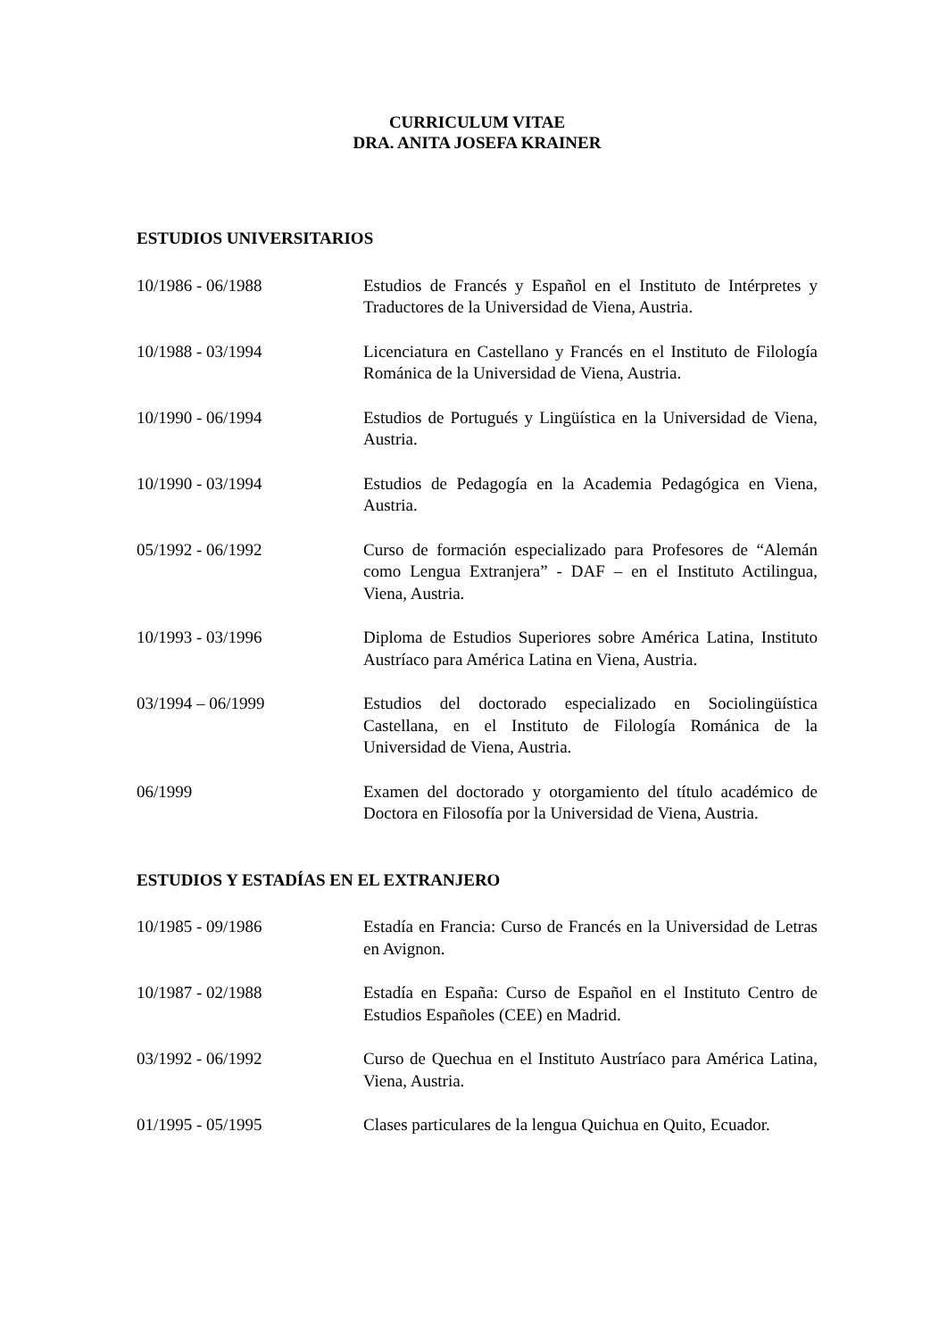CURRICULUM VITAE
DRA. ANITA JOSEFA KRAINER
ESTUDIOS UNIVERSITARIOS
10/1986 - 06/1988 Estudios de Francés y Español en el Instituto de Intérpretes y Traductores de la Universidad de Viena, Austria.
10/1988 - 03/1994 Licenciatura en Castellano y Francés en el Instituto de Filología Románica de la Universidad de Viena, Austria.
10/1990 - 06/1994 Estudios de Portugués y Lingüística en la Universidad de Viena, Austria.
10/1990 - 03/1994 Estudios de Pedagogía en la Academia Pedagógica en Viena, Austria.
05/1992 - 06/1992 Curso de formación especializado para Profesores de “Alemán como Lengua Extranjera” - DAF – en el Instituto Actilingua, Viena, Austria.
10/1993 - 03/1996 Diploma de Estudios Superiores sobre América Latina, Instituto Austríaco para América Latina en Viena, Austria.
03/1994 – 06/1999 Estudios del doctorado especializado en Sociolingüística Castellana, en el Instituto de Filología Románica de la Universidad de Viena, Austria.
06/1999 Examen del doctorado y otorgamiento del título académico de Doctora en Filosofía por la Universidad de Viena, Austria.
ESTUDIOS Y ESTADÍAS EN EL EXTRANJERO
10/1985 - 09/1986 Estadía en Francia: Curso de Francés en la Universidad de Letras en Avignon.
10/1987 - 02/1988 Estadía en España: Curso de Español en el Instituto Centro de Estudios Españoles (CEE) en Madrid.
03/1992 - 06/1992 Curso de Quechua en el Instituto Austríaco para América Latina, Viena, Austria.
01/1995 - 05/1995 Clases particulares de la lengua Quichua en Quito, Ecuador.